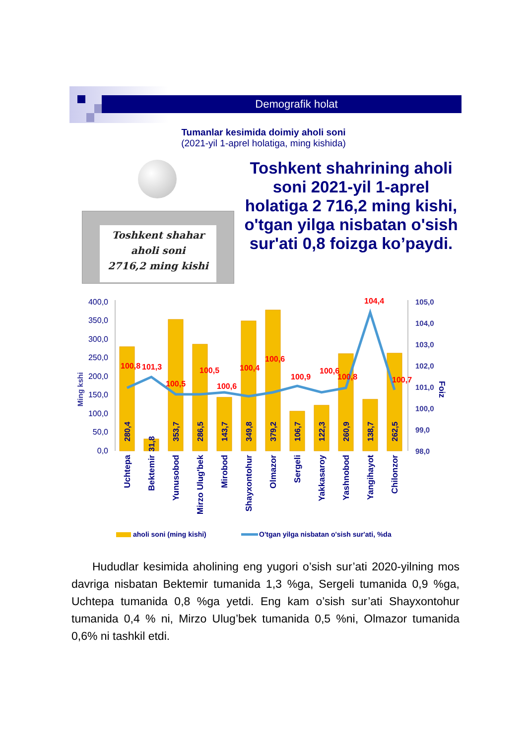Demografik holat
Tumanlar kesimida doimiy aholi soni
(2021-yil 1-aprel holatiga, ming kishida)
Toshkent shahar
aholi soni
2716,2 ming kishi
Toshkent shahrining aholi soni 2021-yil 1-aprel holatiga 2 716,2 ming kishi, o'tgan yilga nisbatan o'sish sur'ati 0,8 foizga ko’paydi.
400,0
350,0
300,0
250,0
200,0
150,0
100,0
50,0
0,0
Ming kshi
105,0
104,0
103,0
102,0
101,0
100,0
99,0
98,0
Foiz
280,4
31,8
353,7
286,5
143,7
349,8
379,2
106,7
122,3
260,9
138,7
262,5
100,8
101,3
100,5
100,5
100,6
100,4
100,6
100,9
100,6
100,8
104,4
100,7
Uchtepa
Bektemir
Yunusobod
Mirzo Ulug'bek
Mirobod
Shayxontohur
Olmazor
Sergeli
Yakkasaroy
Yashnobod
Yangihayot
Chilonzor
aholi soni (ming kishi)
O'tgan yilga nisbatan o'sish sur'ati, %da
Hududlar kesimida aholining eng yugori o’sish sur’ati 2020-yilning mos davriga nisbatan Bektemir tumanida 1,3 %ga, Sergeli tumanida 0,9 %ga, Uchtepa tumanida 0,8 %ga yetdi. Eng kam o’sish sur’ati Shayxontohur tumanida 0,4 % ni, Mirzo Ulug’bek tumanida 0,5 %ni, Olmazor tumanida 0,6% ni tashkil etdi.